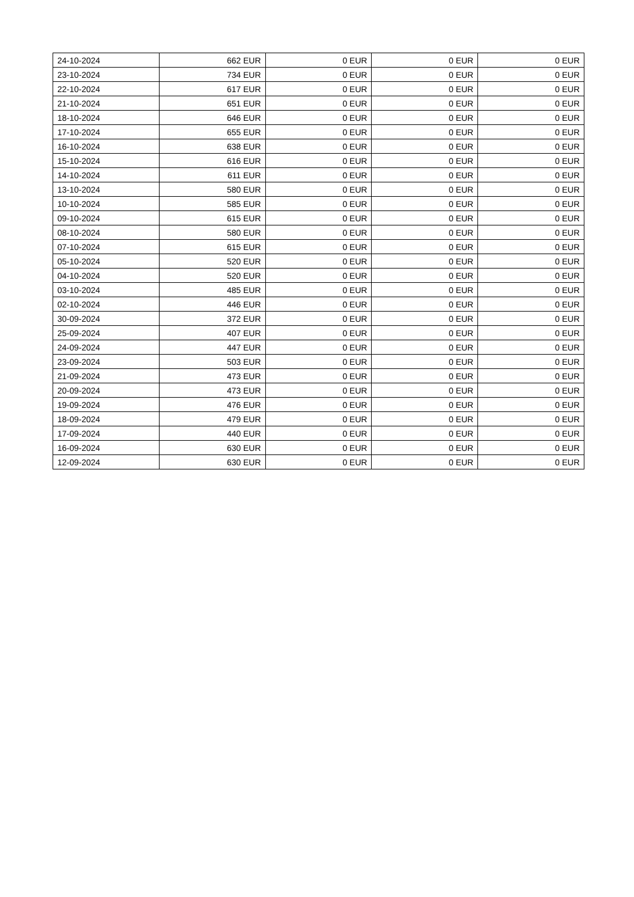| 24-10-2024 | 662 EUR | 0 EUR | 0 EUR | 0 EUR |
| 23-10-2024 | 734 EUR | 0 EUR | 0 EUR | 0 EUR |
| 22-10-2024 | 617 EUR | 0 EUR | 0 EUR | 0 EUR |
| 21-10-2024 | 651 EUR | 0 EUR | 0 EUR | 0 EUR |
| 18-10-2024 | 646 EUR | 0 EUR | 0 EUR | 0 EUR |
| 17-10-2024 | 655 EUR | 0 EUR | 0 EUR | 0 EUR |
| 16-10-2024 | 638 EUR | 0 EUR | 0 EUR | 0 EUR |
| 15-10-2024 | 616 EUR | 0 EUR | 0 EUR | 0 EUR |
| 14-10-2024 | 611 EUR | 0 EUR | 0 EUR | 0 EUR |
| 13-10-2024 | 580 EUR | 0 EUR | 0 EUR | 0 EUR |
| 10-10-2024 | 585 EUR | 0 EUR | 0 EUR | 0 EUR |
| 09-10-2024 | 615 EUR | 0 EUR | 0 EUR | 0 EUR |
| 08-10-2024 | 580 EUR | 0 EUR | 0 EUR | 0 EUR |
| 07-10-2024 | 615 EUR | 0 EUR | 0 EUR | 0 EUR |
| 05-10-2024 | 520 EUR | 0 EUR | 0 EUR | 0 EUR |
| 04-10-2024 | 520 EUR | 0 EUR | 0 EUR | 0 EUR |
| 03-10-2024 | 485 EUR | 0 EUR | 0 EUR | 0 EUR |
| 02-10-2024 | 446 EUR | 0 EUR | 0 EUR | 0 EUR |
| 30-09-2024 | 372 EUR | 0 EUR | 0 EUR | 0 EUR |
| 25-09-2024 | 407 EUR | 0 EUR | 0 EUR | 0 EUR |
| 24-09-2024 | 447 EUR | 0 EUR | 0 EUR | 0 EUR |
| 23-09-2024 | 503 EUR | 0 EUR | 0 EUR | 0 EUR |
| 21-09-2024 | 473 EUR | 0 EUR | 0 EUR | 0 EUR |
| 20-09-2024 | 473 EUR | 0 EUR | 0 EUR | 0 EUR |
| 19-09-2024 | 476 EUR | 0 EUR | 0 EUR | 0 EUR |
| 18-09-2024 | 479 EUR | 0 EUR | 0 EUR | 0 EUR |
| 17-09-2024 | 440 EUR | 0 EUR | 0 EUR | 0 EUR |
| 16-09-2024 | 630 EUR | 0 EUR | 0 EUR | 0 EUR |
| 12-09-2024 | 630 EUR | 0 EUR | 0 EUR | 0 EUR |